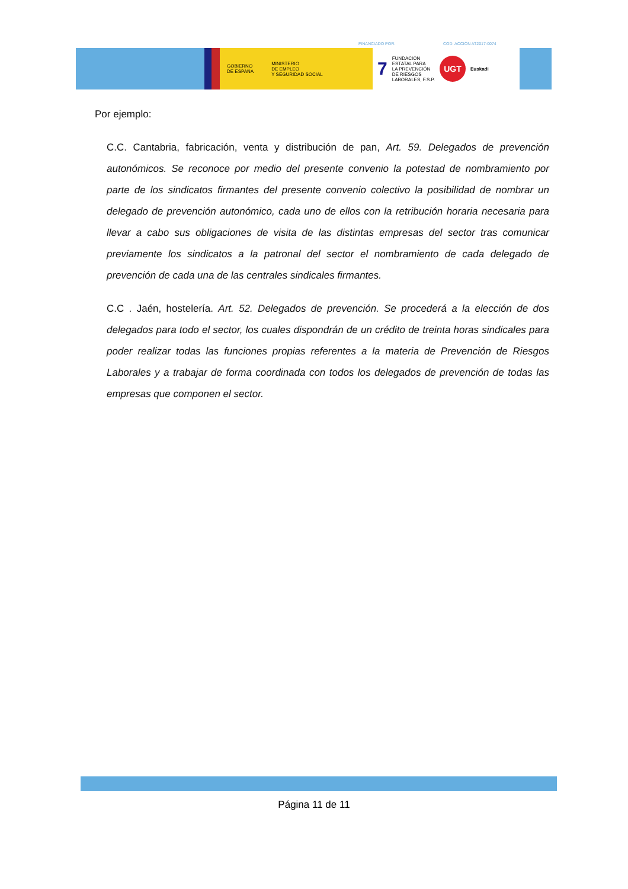FINANCIADO POR: COD. ACCIÓN AT2017-0074
GOBIERNO
DE ESPAÑA MINISTERIO
DE EMPLEO
Y SEGURIDAD SOCIAL
7 FUNDACIÓN
ESTATAL PARA
LA PREVENCIÓN
DE RIESGOS
LABORALES, F.S.P.
UGT
Euskadi
Por ejemplo:
C.C. Cantabria, fabricación, venta y distribución de pan, Art. 59. Delegados de prevención autonómicos. Se reconoce por medio del presente convenio la potestad de nombramiento por parte de los sindicatos firmantes del presente convenio colectivo la posibilidad de nombrar un delegado de prevención autonómico, cada uno de ellos con la retribución horaria necesaria para llevar a cabo sus obligaciones de visita de las distintas empresas del sector tras comunicar previamente los sindicatos a la patronal del sector el nombramiento de cada delegado de prevención de cada una de las centrales sindicales firmantes.
C.C . Jaén, hostelería. Art. 52. Delegados de prevención. Se procederá a la elección de dos delegados para todo el sector, los cuales dispondrán de un crédito de treinta horas sindicales para poder realizar todas las funciones propias referentes a la materia de Prevención de Riesgos Laborales y a trabajar de forma coordinada con todos los delegados de prevención de todas las empresas que componen el sector.
Página 11 de 11